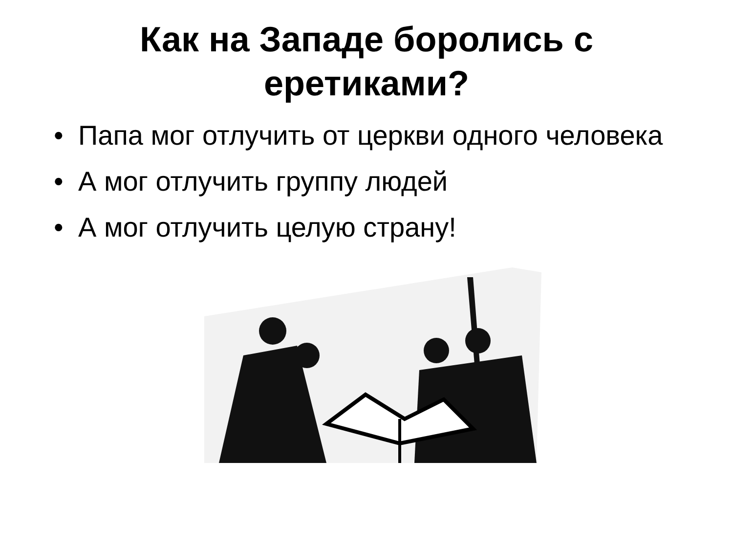Как на Западе боролись с
еретиками?
• Папа мог отлучить от церкви одного человека
• А мог отлучить группу людей
• А мог отлучить целую страну!